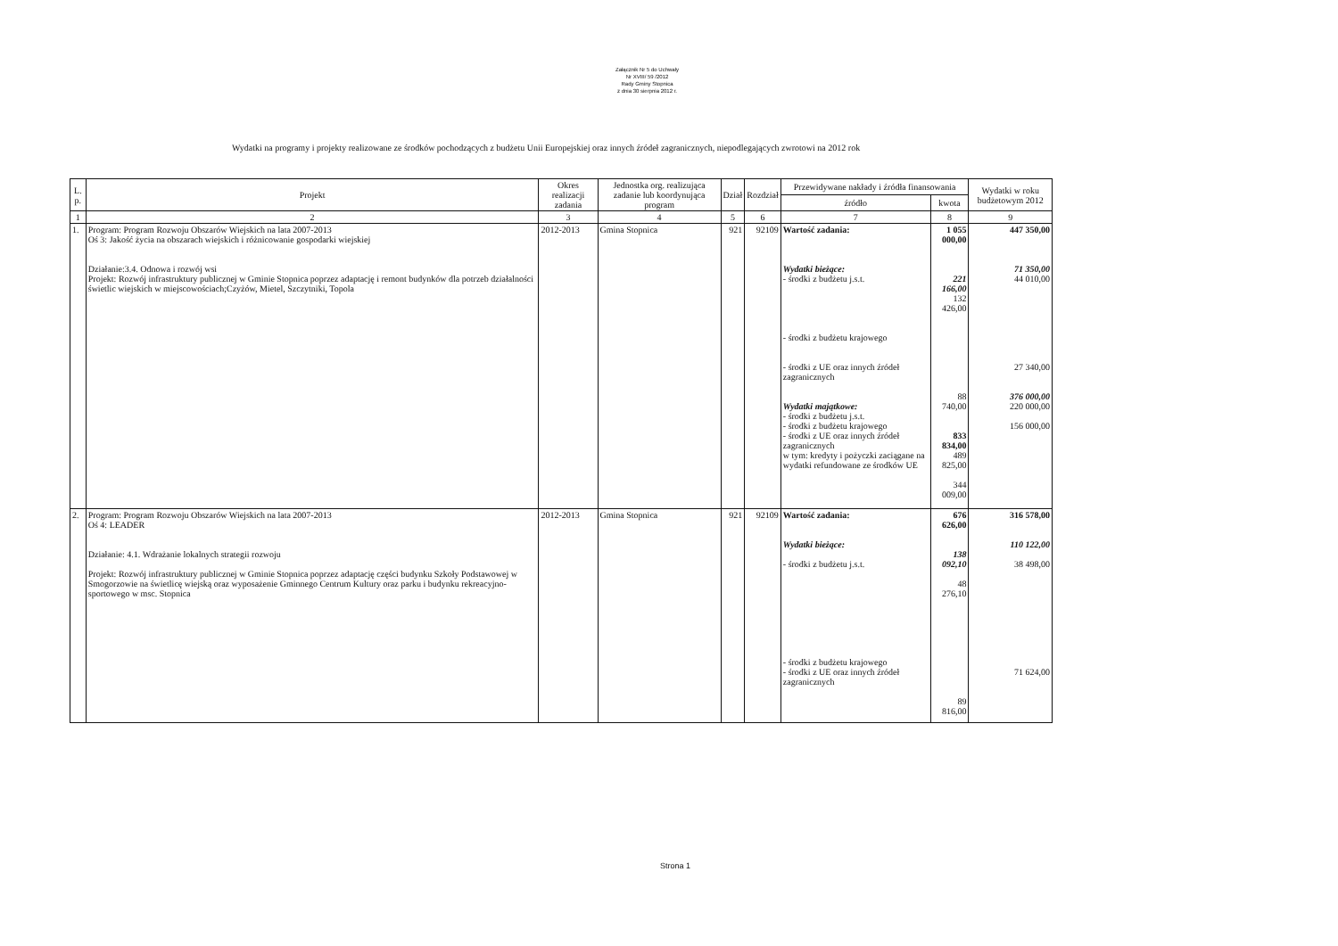Załącznik Nr 5 do Uchwały
Nr XVIII/ 59 /2012
Rady Gminy Stopnica
z dnia 30 sierpnia 2012 r.
Wydatki na programy i projekty realizowane ze środków pochodzących z budżetu Unii Europejskiej oraz innych źródeł zagranicznych, niepodlegających zwrotowi na 2012 rok
| L. p. | Projekt | Okres realizacji zadania | Jednostka org. realizująca zadanie lub koordynująca program | Dział | Rozdział | Przewidywane nakłady i źródła finansowania | | Wydatki w roku budżetowym 2012 |
| --- | --- | --- | --- | --- | --- | --- | --- | --- |
| | | | | | | źródło | kwota | |
| 1 | 2 | 3 | 4 | 5 | 6 | 7 | 8 | 9 |
| 1. | Program: Program Rozwoju Obszarów Wiejskich na lata 2007-2013 Oś 3: Jakość życia na obszarach wiejskich i różnicowanie gospodarki wiejskiej Działanie:3.4. Odnowa i rozwój wsi Projekt: Rozwój infrastruktury publicznej w Gminie Stopnica poprzez adaptację i remont budynków dla potrzeb działalności świetlic wiejskich w miejscowościach;Czyżów, Mietel, Szczytniki, Topola | 2012-2013 | Gmina Stopnica | 921 | 92109 | Wartość zadania: Wydatki bieżące: - środki z budżetu j.s.t. - środki z budżetu krajowego - środki z UE oraz innych źródeł zagranicznych Wydatki majątkowe: - środki z budżetu j.s.t. - środki z budżetu krajowego - środki z UE oraz innych źródeł zagranicznych w tym: kredyty i pożyczki zaciągane na wydatki refundowane ze środków UE | 1 055 000,00 221 166,00 132 426,00 88 740,00 833 834,00 489 825,00 344 009,00 | 447 350,00 71 350,00 44 010,00 27 340,00 376 000,00 220 000,00 156 000,00 |
| 2. | Program: Program Rozwoju Obszarów Wiejskich na lata 2007-2013 Oś 4: LEADER Działanie: 4.1. Wdrażanie lokalnych strategii rozwoju Projekt: Rozwój infrastruktury publicznej w Gminie Stopnica poprzez adaptację części budynku Szkoły Podstawowej w Smogorzowie na świetlicę wiejską oraz wyposażenie Gminnego Centrum Kultury oraz parku i budynku rekreacyjno-sportowego w msc. Stopnica | 2012-2013 | Gmina Stopnica | 921 | 92109 | Wartość zadania: Wydatki bieżące: - środki z budżetu j.s.t. - środki z budżetu krajowego - środki z UE oraz innych źródeł zagranicznych | 676 626,00 138 092,10 48 276,10 89 816,00 | 316 578,00 110 122,00 38 498,00 71 624,00 |
Strona 1